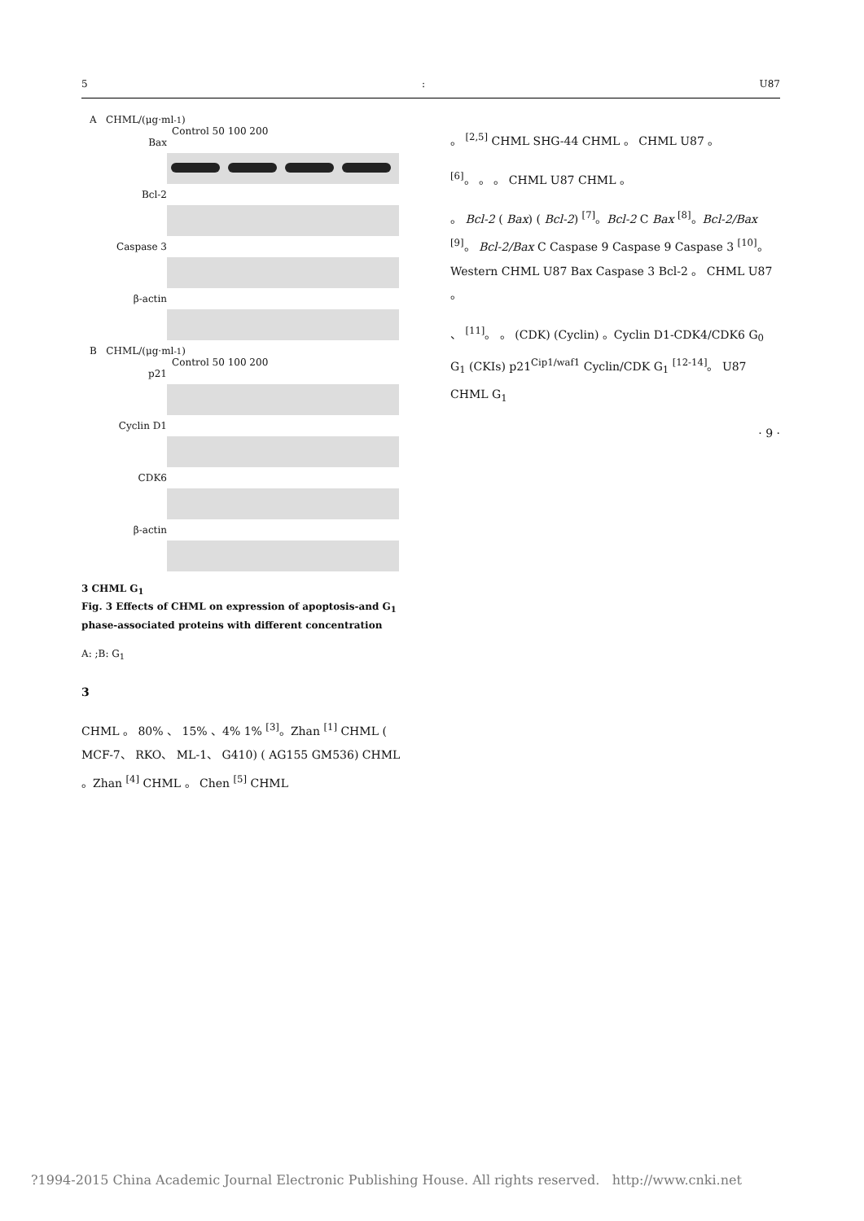5: U87
A CHML/(μg·ml<sup>-1</sup>)
Control 50 100 200
Bax
Bcl-2
Caspase 3
β-actin
B CHML/(μg·ml<sup>-1</sup>)
Control 50 100 200
p21
Cyclin D1
CDK6
β-actin
3 CHML G<sub>1</sub>
Fig. 3 Effects of CHML on expression of apoptosis-and G<sub>1</sub> phase-associated proteins with different concentration
A: ;B: G<sub>1</sub>
3
CHML 。 80% 、 15% 、4% 1% <sup>[3]</sup>。Zhan <sup>[1]</sup> CHML ( MCF-7、 RKO、 ML-1、 G410) ( AG155 GM536) CHML 。Zhan <sup>[4]</sup> CHML 。 Chen <sup>[5]</sup> CHML
。 <sup>[2,5]</sup> CHML SHG-44 CHML 。 CHML U87 。
<sup>[6]</sup>。 。 。 CHML U87 CHML 。
。 Bcl-2 ( Bax) ( Bcl-2) <sup>[7]</sup>。Bcl-2 C Bax <sup>[8]</sup>。Bcl-2/Bax <sup>[9]</sup>。 Bcl-2/Bax C Caspase 9 Caspase 9 Caspase 3 <sup>[10]</sup>。 Western CHML U87 Bax Caspase 3 Bcl-2 。 CHML U87 。
、 <sup>[11]</sup>。 。 (CDK) (Cyclin) 。Cyclin D1-CDK4/CDK6 G<sub>0</sub> G<sub>1</sub> (CKIs) p21<sup>Cip1/waf1</sup> Cyclin/CDK G<sub>1</sub> <sup>[12-14]</sup>。 U87 CHML G<sub>1</sub>
· 9 ·
?1994-2015 China Academic Journal Electronic Publishing House. All rights reserved. http://www.cnki.net